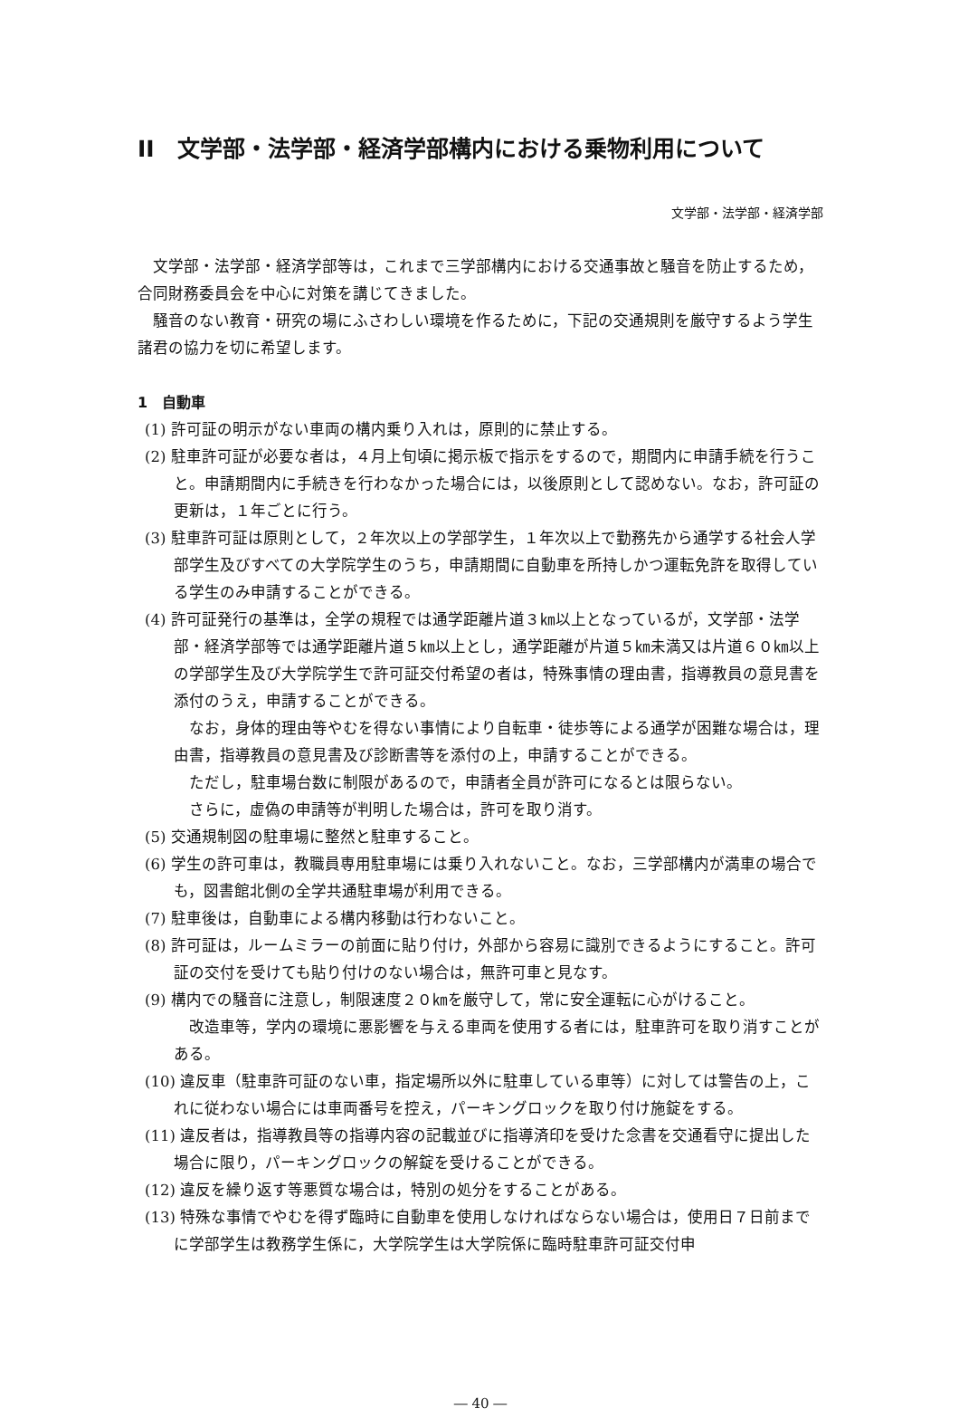II　文学部・法学部・経済学部構内における乗物利用について
文学部・法学部・経済学部
文学部・法学部・経済学部等は，これまで三学部構内における交通事故と騒音を防止するため，合同財務委員会を中心に対策を講じてきました。
騒音のない教育・研究の場にふさわしい環境を作るために，下記の交通規則を厳守するよう学生諸君の協力を切に希望します。
1　自動車
(1) 許可証の明示がない車両の構内乗り入れは，原則的に禁止する。
(2) 駐車許可証が必要な者は，４月上旬頃に掲示板で指示をするので，期間内に申請手続を行うこと。申請期間内に手続きを行わなかった場合には，以後原則として認めない。なお，許可証の更新は，１年ごとに行う。
(3) 駐車許可証は原則として，２年次以上の学部学生，１年次以上で勤務先から通学する社会人学部学生及びすべての大学院学生のうち，申請期間に自動車を所持しかつ運転免許を取得している学生のみ申請することができる。
(4) 許可証発行の基準は，全学の規程では通学距離片道３㎞以上となっているが，文学部・法学部・経済学部等では通学距離片道５㎞以上とし，通学距離が片道５㎞未満又は片道６０㎞以上の学部学生及び大学院学生で許可証交付希望の者は，特殊事情の理由書，指導教員の意見書を添付のうえ，申請することができる。
なお，身体的理由等やむを得ない事情により自転車・徒歩等による通学が困難な場合は，理由書，指導教員の意見書及び診断書等を添付の上，申請することができる。
ただし，駐車場台数に制限があるので，申請者全員が許可になるとは限らない。
さらに，虚偽の申請等が判明した場合は，許可を取り消す。
(5) 交通規制図の駐車場に整然と駐車すること。
(6) 学生の許可車は，教職員専用駐車場には乗り入れないこと。なお，三学部構内が満車の場合でも，図書館北側の全学共通駐車場が利用できる。
(7) 駐車後は，自動車による構内移動は行わないこと。
(8) 許可証は，ルームミラーの前面に貼り付け，外部から容易に識別できるようにすること。許可証の交付を受けても貼り付けのない場合は，無許可車と見なす。
(9) 構内での騒音に注意し，制限速度２０㎞を厳守して，常に安全運転に心がけること。
改造車等，学内の環境に悪影響を与える車両を使用する者には，駐車許可を取り消すことがある。
(10) 違反車（駐車許可証のない車，指定場所以外に駐車している車等）に対しては警告の上，これに従わない場合には車両番号を控え，パーキングロックを取り付け施錠をする。
(11) 違反者は，指導教員等の指導内容の記載並びに指導済印を受けた念書を交通看守に提出した場合に限り，パーキングロックの解錠を受けることができる。
(12) 違反を繰り返す等悪質な場合は，特別の処分をすることがある。
(13) 特殊な事情でやむを得ず臨時に自動車を使用しなければならない場合は，使用日７日前までに学部学生は教務学生係に，大学院学生は大学院係に臨時駐車許可証交付申
― 40 ―